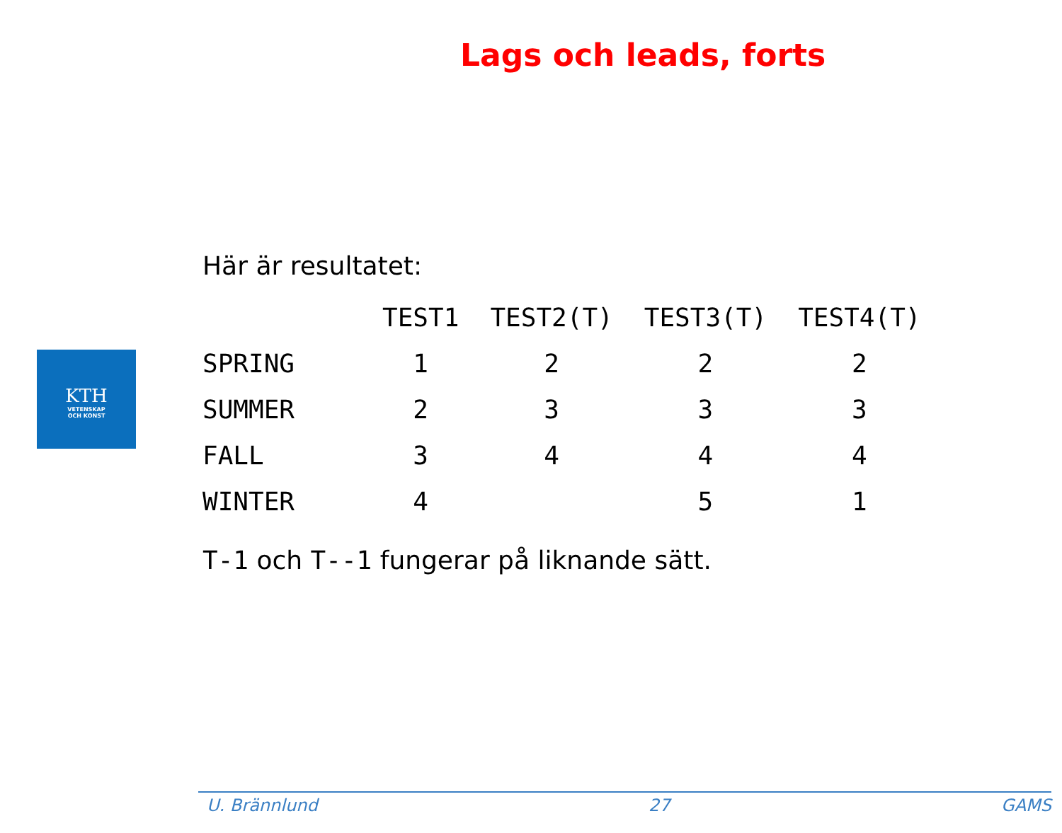Lags och leads, forts
KTH
VETENSKAP
OCH KONST
Här är resultatet:
| | TEST1 | TEST2(T) | TEST3(T) | TEST4(T) |
| --- | --- | --- | --- | --- |
| SPRING | 1 | 2 | 2 | 2 |
| SUMMER | 2 | 3 | 3 | 3 |
| FALL | 3 | 4 | 4 | 4 |
| WINTER | 4 | | 5 | 1 |
T-1 och T--1 fungerar på liknande sätt.
U. Brännlund 27 GAMS